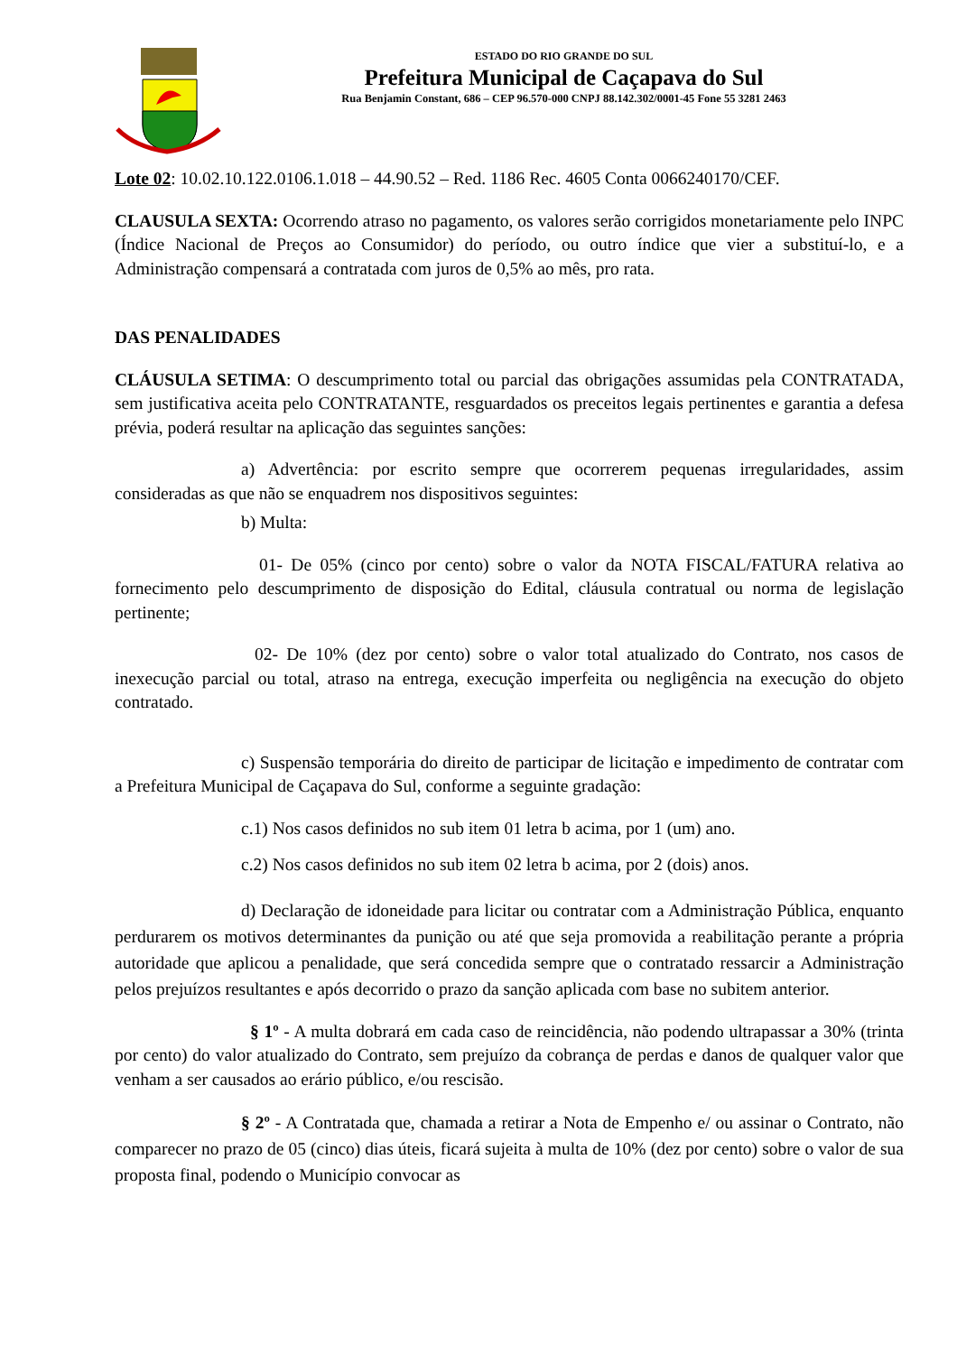ESTADO DO RIO GRANDE DO SUL
Prefeitura Municipal de Caçapava do Sul
Rua Benjamin Constant, 686 – CEP 96.570-000 CNPJ 88.142.302/0001-45 Fone 55 3281 2463
Lote 02: 10.02.10.122.0106.1.018 – 44.90.52 – Red. 1186 Rec. 4605 Conta 0066240170/CEF.
CLAUSULA SEXTA: Ocorrendo atraso no pagamento, os valores serão corrigidos monetariamente pelo INPC (Índice Nacional de Preços ao Consumidor) do período, ou outro índice que vier a substituí-lo, e a Administração compensará a contratada com juros de 0,5% ao mês, pro rata.
DAS PENALIDADES
CLÁUSULA SETIMA: O descumprimento total ou parcial das obrigações assumidas pela CONTRATADA, sem justificativa aceita pelo CONTRATANTE, resguardados os preceitos legais pertinentes e garantia a defesa prévia, poderá resultar na aplicação das seguintes sanções:
a) Advertência: por escrito sempre que ocorrerem pequenas irregularidades, assim consideradas as que não se enquadrem nos dispositivos seguintes:
b) Multa:
01- De 05% (cinco por cento) sobre o valor da NOTA FISCAL/FATURA relativa ao fornecimento pelo descumprimento de disposição do Edital, cláusula contratual ou norma de legislação pertinente;
02- De 10% (dez por cento) sobre o valor total atualizado do Contrato, nos casos de inexecução parcial ou total, atraso na entrega, execução imperfeita ou negligência na execução do objeto contratado.
c) Suspensão temporária do direito de participar de licitação e impedimento de contratar com a Prefeitura Municipal de Caçapava do Sul, conforme a seguinte gradação:
c.1) Nos casos definidos no sub item 01 letra b acima, por 1 (um) ano.
c.2) Nos casos definidos no sub item 02 letra b acima, por 2 (dois) anos.
d) Declaração de idoneidade para licitar ou contratar com a Administração Pública, enquanto perdurarem os motivos determinantes da punição ou até que seja promovida a reabilitação perante a própria autoridade que aplicou a penalidade, que será concedida sempre que o contratado ressarcir a Administração pelos prejuízos resultantes e após decorrido o prazo da sanção aplicada com base no subitem anterior.
§ 1º - A multa dobrará em cada caso de reincidência, não podendo ultrapassar a 30% (trinta por cento) do valor atualizado do Contrato, sem prejuízo da cobrança de perdas e danos de qualquer valor que venham a ser causados ao erário público, e/ou rescisão.
§ 2º - A Contratada que, chamada a retirar a Nota de Empenho e/ ou assinar o Contrato, não comparecer no prazo de 05 (cinco) dias úteis, ficará sujeita à multa de 10% (dez por cento) sobre o valor de sua proposta final, podendo o Município convocar as